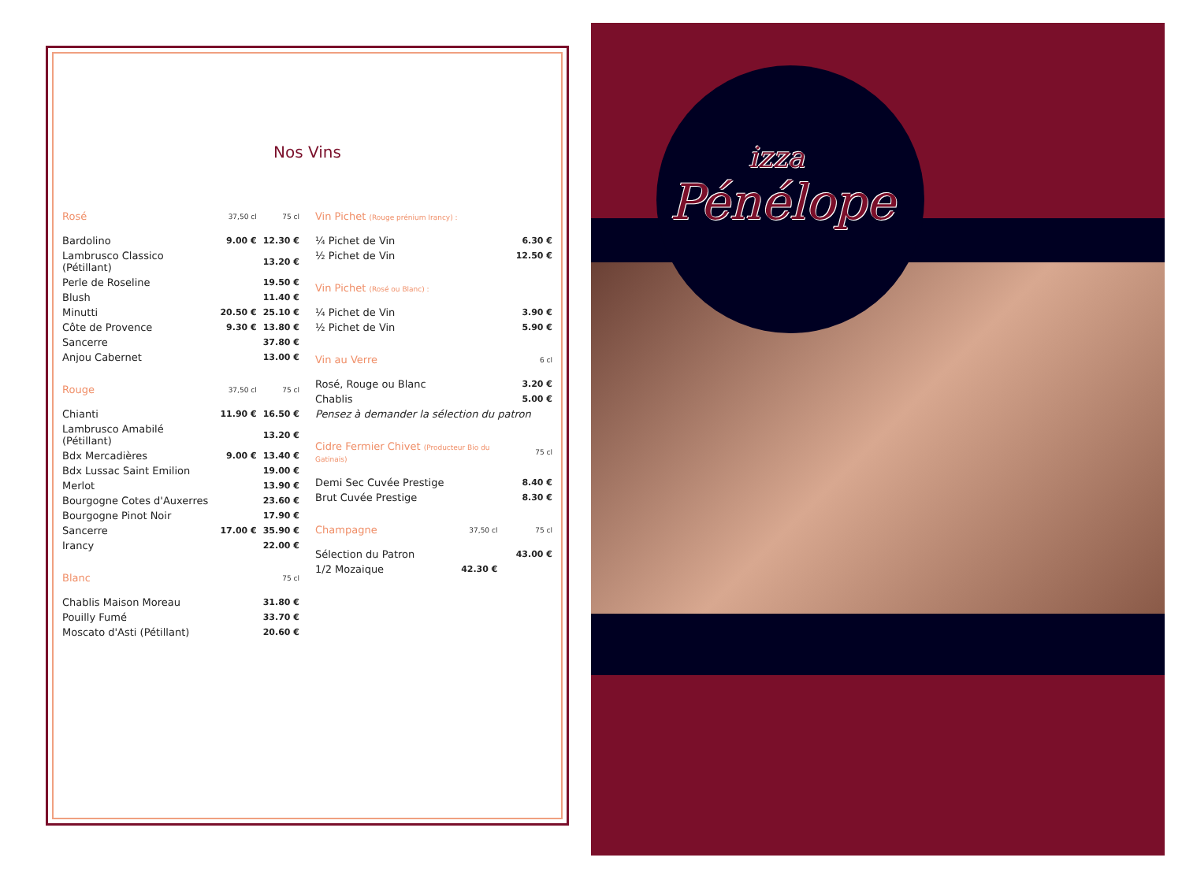Nos Vins
| Rosé | 37,50 cl | 75 cl |
| --- | --- | --- |
| Bardolino | 9.00 € | 12.30 € |
| Lambrusco Classico (Pétillant) | | 13.20 € |
| Perle de Roseline | | 19.50 € |
| Blush | | 11.40 € |
| Minutti | 20.50 € | 25.10 € |
| Côte de Provence | 9.30 € | 13.80 € |
| Sancerre | | 37.80 € |
| Anjou Cabernet | | 13.00 € |
| Rouge | 37,50 cl | 75 cl |
| --- | --- | --- |
| Chianti | 11.90 € | 16.50 € |
| Lambrusco Amabilé (Pétillant) | | 13.20 € |
| Bdx Mercadières | 9.00 € | 13.40 € |
| Bdx Lussac Saint Emilion | | 19.00 € |
| Merlot | | 13.90 € |
| Bourgogne Cotes d'Auxerres | | 23.60 € |
| Bourgogne Pinot Noir | | 17.90 € |
| Sancerre | 17.00 € | 35.90 € |
| Irancy | | 22.00 € |
| Blanc | 75 cl |
| --- | --- |
| Chablis Maison Moreau | 31.80 € |
| Pouilly Fumé | 33.70 € |
| Moscato d'Asti (Pétillant) | 20.60 € |
| Vin Pichet (Rouge prénium Irancy) : | |
| --- | --- |
| ¼ Pichet de Vin | 6.30 € |
| ½ Pichet de Vin | 12.50 € |
| Vin Pichet (Rosé ou Blanc) : | |
| --- | --- |
| ¼ Pichet de Vin | 3.90 € |
| ½ Pichet de Vin | 5.90 € |
| Vin au Verre | 6 cl |
| --- | --- |
| Rosé, Rouge ou Blanc | 3.20 € |
| Chablis | 5.00 € |
| Pensez à demander la sélection du patron | |
| Cidre Fermier Chivet (Producteur Bio du Gatinais) | 75 cl |
| --- | --- |
| Demi Sec Cuvée Prestige | 8.40 € |
| Brut Cuvée Prestige | 8.30 € |
| Champagne | 37,50 cl | 75 cl |
| --- | --- | --- |
| Sélection du Patron | | 43.00 € |
| 1/2 Mozaique | 42.30 € | |
izza
Pénélope